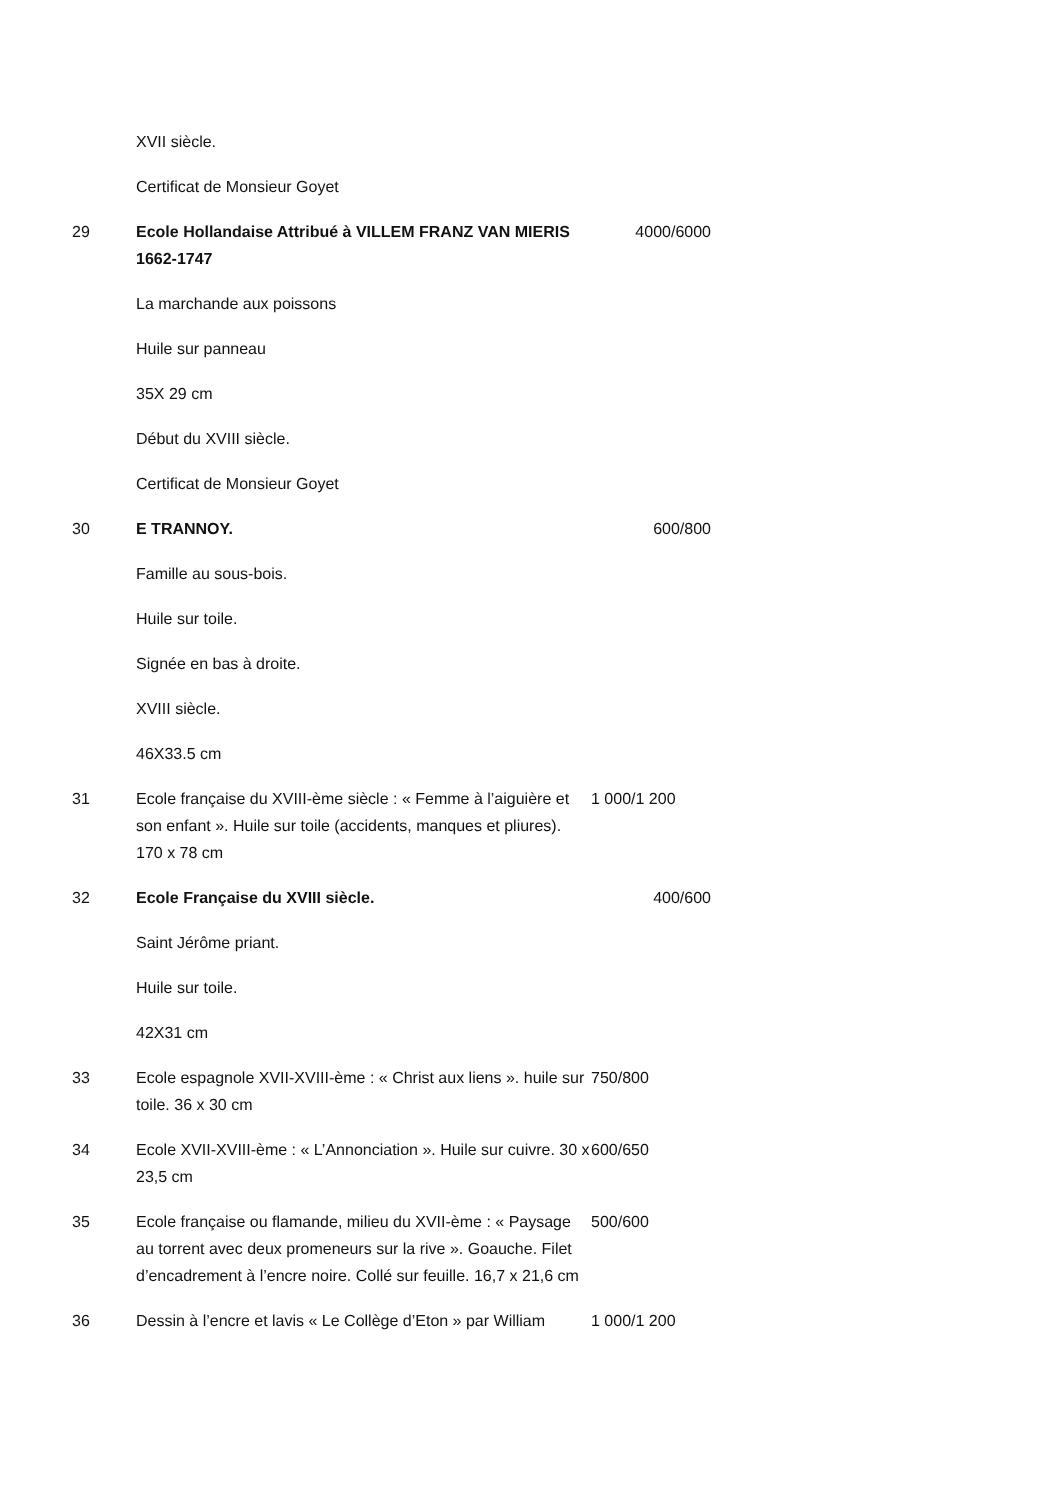| | XVII siècle. | |
| | Certificat de Monsieur Goyet | |
| 29 | Ecole Hollandaise Attribué à VILLEM FRANZ VAN MIERIS 1662-1747 | 4000/6000 |
| | La marchande aux poissons | |
| | Huile sur panneau | |
| | 35X 29 cm | |
| | Début du XVIII siècle. | |
| | Certificat de Monsieur Goyet | |
| 30 | E TRANNOY. | 600/800 |
| | Famille au sous-bois. | |
| | Huile sur toile. | |
| | Signée en bas à droite. | |
| | XVIII siècle. | |
| | 46X33.5 cm | |
| 31 | Ecole française du XVIII-ème siècle : « Femme à l’aiguière et son enfant ». Huile sur toile (accidents, manques et pliures). 170 x 78 cm | 1 000/1 200 |
| 32 | Ecole Française du XVIII siècle. | 400/600 |
| | Saint Jérôme priant. | |
| | Huile sur toile. | |
| | 42X31 cm | |
| 33 | Ecole espagnole XVII-XVIII-ème : « Christ aux liens ». huile sur toile. 36 x 30 cm | 750/800 |
| 34 | Ecole XVII-XVIII-ème : « L’Annonciation ». Huile sur cuivre. 30 x 23,5 cm | 600/650 |
| 35 | Ecole française ou flamande, milieu du XVII-ème : « Paysage au torrent avec deux promeneurs sur la rive ». Goauche. Filet d’encadrement à l’encre noire. Collé sur feuille. 16,7 x 21,6 cm | 500/600 |
| 36 | Dessin à l’encre et lavis « Le Collège d’Eton » par William | 1 000/1 200 |